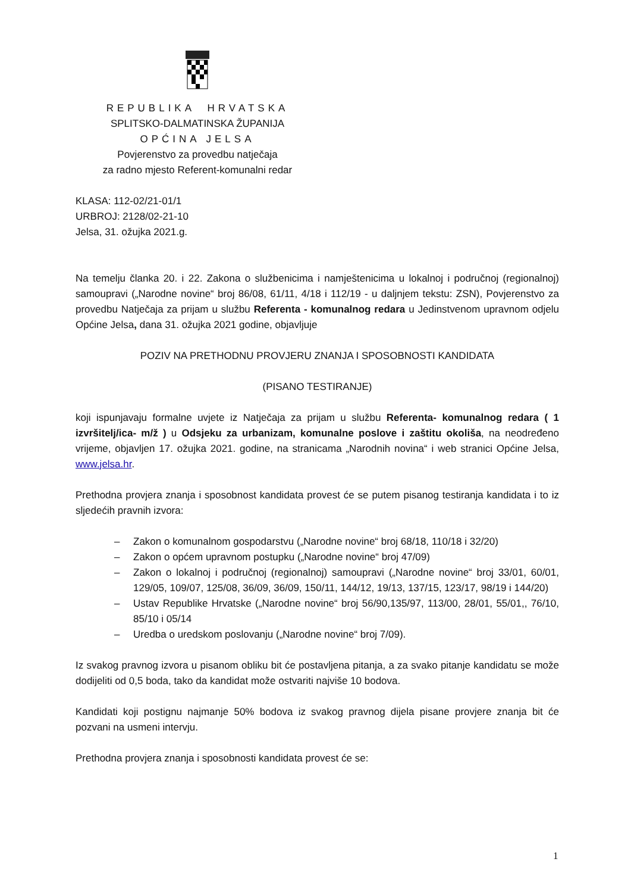REPUBLIKA HRVATSKA
SPLITSKO-DALMATINSKA ŽUPANIJA
OPĆINA JELSA
Povjerenstvo za provedbu natječaja
za radno mjesto Referent-komunalni redar
KLASA: 112-02/21-01/1
URBROJ: 2128/02-21-10
Jelsa, 31. ožujka 2021.g.
Na temelju članka 20. i 22. Zakona o službenicima i namještenicima u lokalnoj i područnoj (regionalnoj) samoupravi („Narodne novine“ broj 86/08, 61/11, 4/18 i 112/19 - u daljnjem tekstu: ZSN), Povjerenstvo za provedbu Natječaja za prijam u službu Referenta - komunalnog redara u Jedinstvenom upravnom odjelu Općine Jelsa, dana 31. ožujka 2021 godine, objavljuje
POZIV NA PRETHODNU PROVJERU ZNANJA I SPOSOBNOSTI KANDIDATA
(PISANO TESTIRANJE)
koji ispunjavaju formalne uvjete iz Natječaja za prijam u službu Referenta- komunalnog redara ( 1 izvršitelj/ica- m/ž ) u Odsjeku za urbanizam, komunalne poslove i zaštitu okoliša, na neodređeno vrijeme, objavljen 17. ožujka 2021. godine, na stranicama „Narodnih novina“ i web stranici Općine Jelsa, www.jelsa.hr.
Prethodna provjera znanja i sposobnost kandidata provest će se putem pisanog testiranja kandidata i to iz sljedećih pravnih izvora:
– Zakon o komunalnom gospodarstvu („Narodne novine“ broj 68/18, 110/18 i 32/20)
– Zakon o općem upravnom postupku („Narodne novine“ broj 47/09)
– Zakon o lokalnoj i područnoj (regionalnoj) samoupravi („Narodne novine“ broj 33/01, 60/01, 129/05, 109/07, 125/08, 36/09, 36/09, 150/11, 144/12, 19/13, 137/15, 123/17, 98/19 i 144/20)
– Ustav Republike Hrvatske („Narodne novine“ broj 56/90,135/97, 113/00, 28/01, 55/01,, 76/10, 85/10 i 05/14
– Uredba o uredskom poslovanju („Narodne novine“ broj 7/09).
Iz svakog pravnog izvora u pisanom obliku bit će postavljena pitanja, a za svako pitanje kandidatu se može dodijeliti od 0,5 boda, tako da kandidat može ostvariti najviše 10 bodova.
Kandidati koji postignu najmanje 50% bodova iz svakog pravnog dijela pisane provjere znanja bit će pozvani na usmeni intervju.
Prethodna provjera znanja i sposobnosti kandidata provest će se:
1